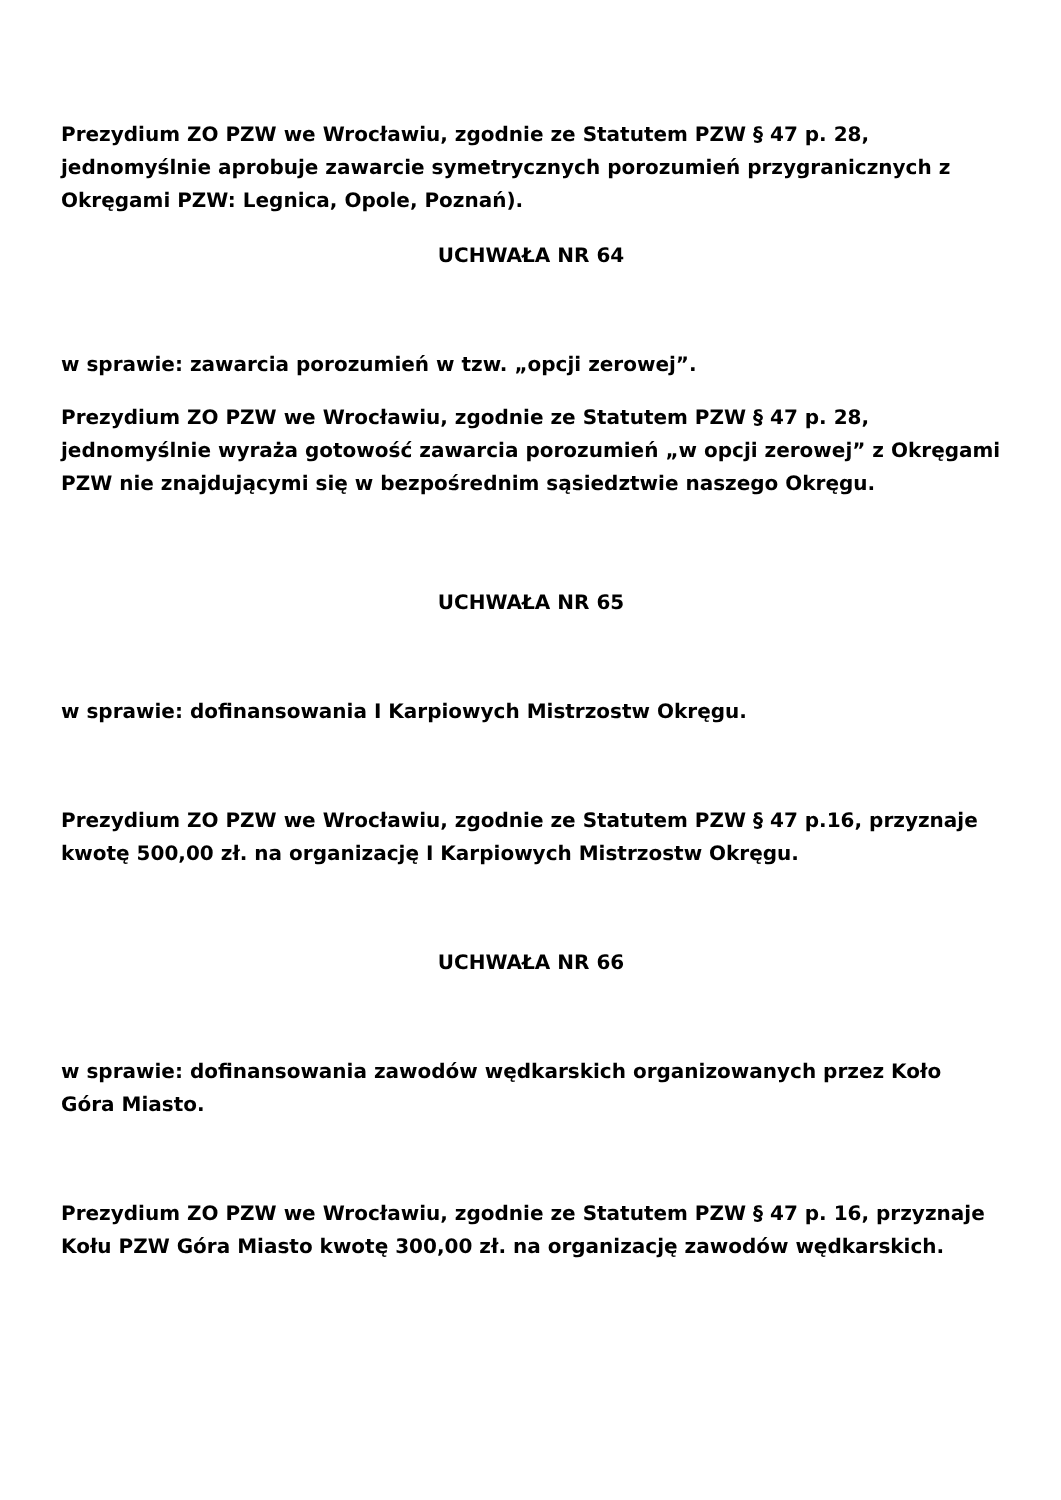Prezydium ZO PZW we Wrocławiu, zgodnie ze Statutem PZW § 47 p. 28, jednomyślnie aprobuje zawarcie symetrycznych porozumień przygranicznych z Okręgami PZW: Legnica, Opole, Poznań).
UCHWAŁA NR 64
w sprawie: zawarcia porozumień w tzw. „opcji zerowej”.
Prezydium ZO PZW we Wrocławiu, zgodnie ze Statutem PZW § 47 p. 28, jednomyślnie wyraża gotowość zawarcia porozumień „w opcji zerowej” z Okręgami PZW nie znajdującymi się w bezpośrednim sąsiedztwie naszego Okręgu.
UCHWAŁA NR 65
w sprawie: dofinansowania I Karpiowych Mistrzostw Okręgu.
Prezydium ZO PZW we Wrocławiu, zgodnie ze Statutem PZW § 47 p.16, przyznaje kwotę 500,00 zł. na organizację I Karpiowych Mistrzostw Okręgu.
UCHWAŁA NR 66
w sprawie: dofinansowania zawodów wędkarskich organizowanych przez Koło Góra Miasto.
Prezydium ZO PZW we Wrocławiu, zgodnie ze Statutem PZW § 47 p. 16, przyznaje Kołu PZW Góra Miasto kwotę 300,00 zł. na organizację zawodów wędkarskich.